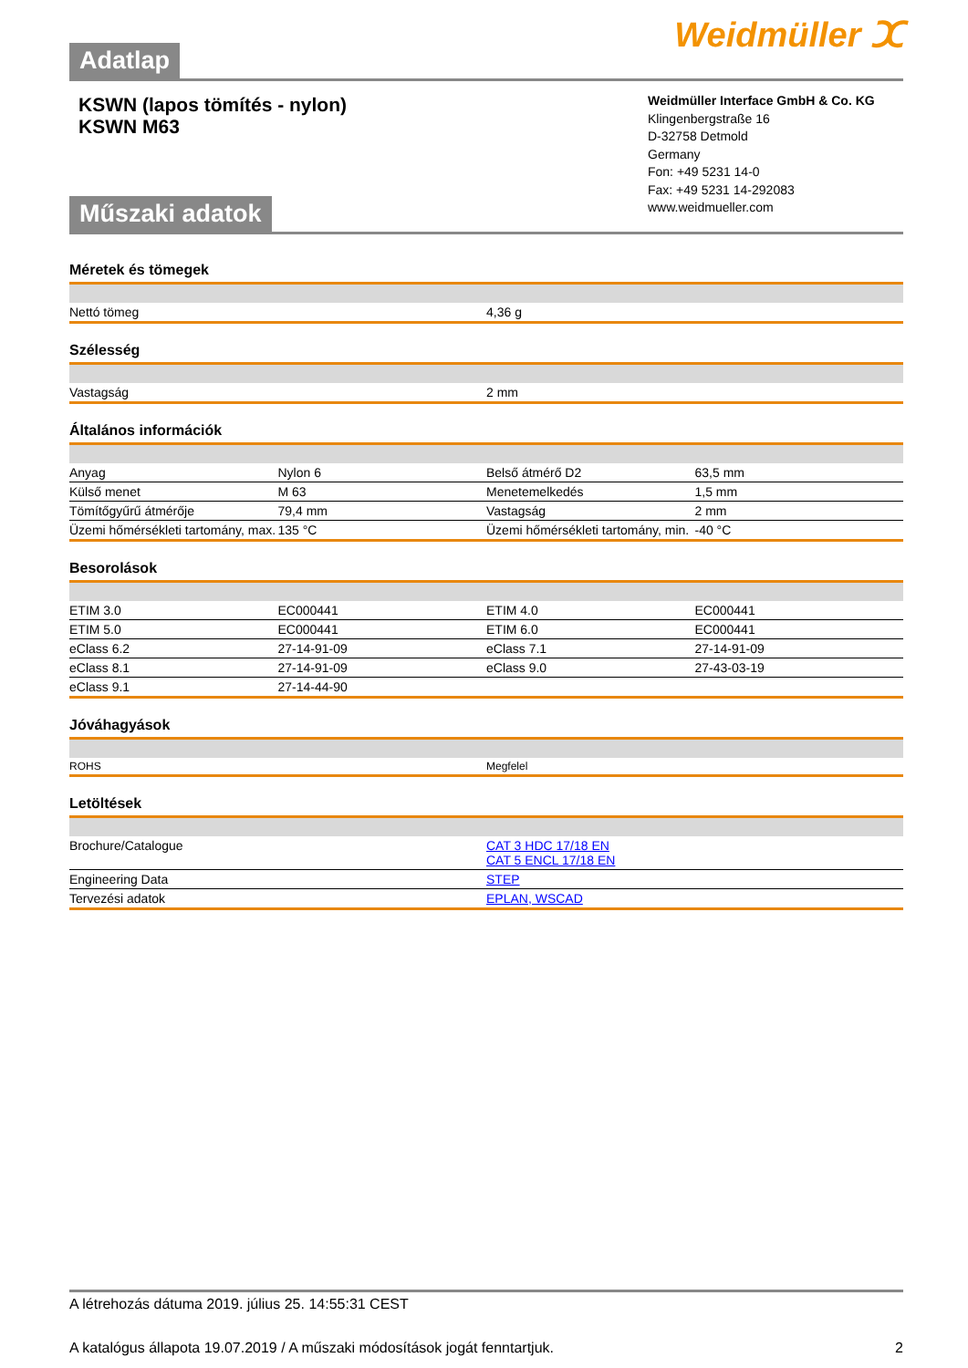Adatlap
Weidmüller ⵋ
KSWN (lapos tömítés - nylon)
KSWN M63
Műszaki adatok
Weidmüller Interface GmbH & Co. KG
Klingenbergstraße 16
D-32758 Detmold
Germany
Fon: +49 5231 14-0
Fax: +49 5231 14-292083
www.weidmueller.com
Méretek és tömegek
| Nettó tömeg | 4,36 g |
Szélesség
| Vastagság | 2 mm |
Általános információk
| Anyag | Nylon 6 | Belső átmérő D2 | 63,5 mm |
| Külső menet | M 63 | Menetemelkedés | 1,5 mm |
| Tömítőgyűrű átmérője | 79,4 mm | Vastagság | 2 mm |
| Üzemi hőmérsékleti tartomány, max. | 135 °C | Üzemi hőmérsékleti tartomány, min. | -40 °C |
Besorolások
| ETIM 3.0 | EC000441 | ETIM 4.0 | EC000441 |
| ETIM 5.0 | EC000441 | ETIM 6.0 | EC000441 |
| eClass 6.2 | 27-14-91-09 | eClass 7.1 | 27-14-91-09 |
| eClass 8.1 | 27-14-91-09 | eClass 9.0 | 27-43-03-19 |
| eClass 9.1 | 27-14-44-90 | | |
Jóváhagyások
| ROHS | Megfelel |
Letöltések
| Brochure/Catalogue | CAT 3 HDC 17/18 EN CAT 5 ENCL 17/18 EN |
| Engineering Data | STEP |
| Tervezési adatok | EPLAN, WSCAD |
A létrehozás dátuma 2019. július 25. 14:55:31 CEST
A katalógus állapota 19.07.2019 / A műszaki módosítások jogát fenntartjuk. 2